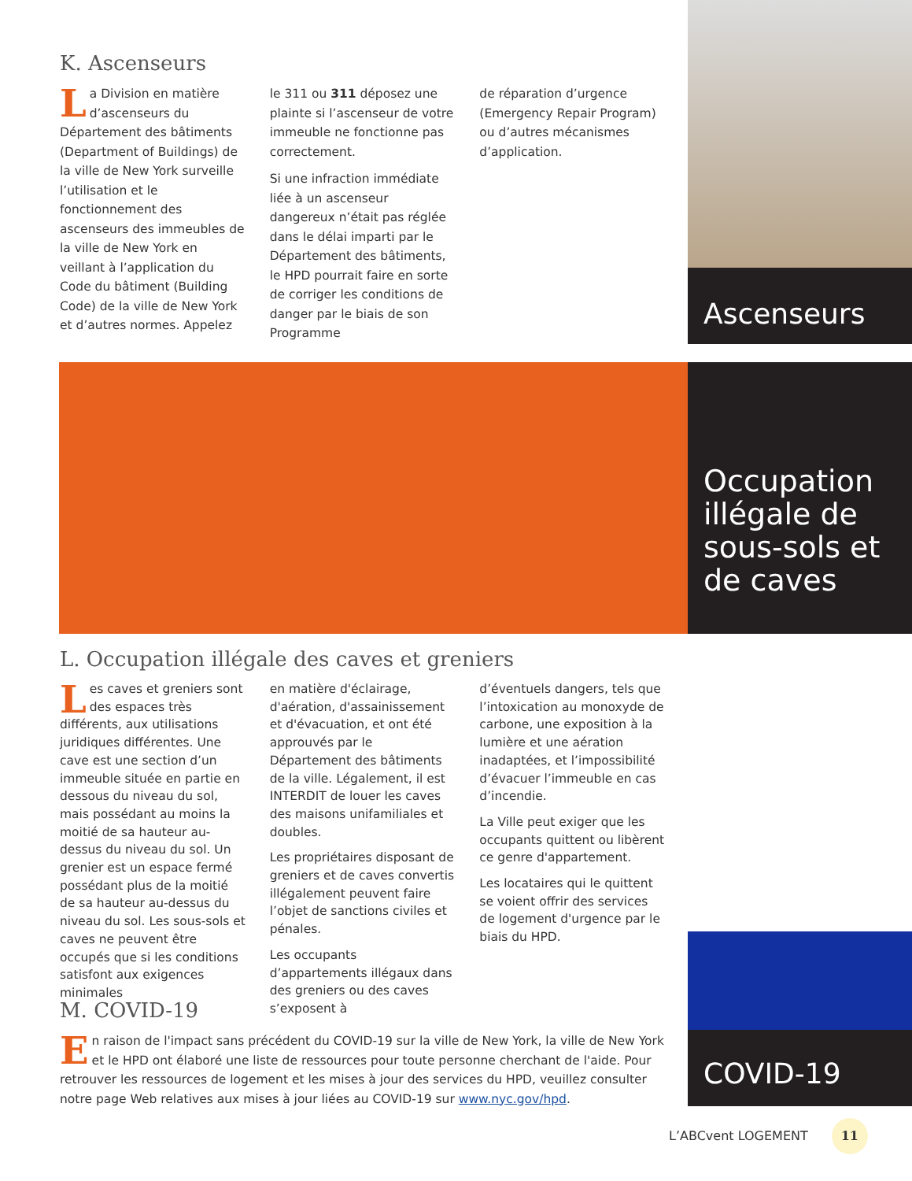Ascenseurs
Occupation illégale de sous-sols et de caves
COVID-19
K. Ascenseurs
La Division en matière d’ascenseurs du Département des bâtiments (Department of Buildings) de la ville de New York surveille l’utilisation et le fonctionnement des ascenseurs des immeubles de la ville de New York en veillant à l’application du Code du bâtiment (Building Code) de la ville de New York et d’autres normes. Appelez
le 311 ou 311 déposez une plainte si l’ascenseur de votre immeuble ne fonctionne pas correctement.
Si une infraction immédiate liée à un ascenseur dangereux n’était pas réglée dans le délai imparti par le Département des bâtiments, le HPD pourrait faire en sorte de corriger les conditions de danger par le biais de son Programme
de réparation d’urgence (Emergency Repair Program) ou d’autres mécanismes d’application.
L. Occupation illégale des caves et greniers
Les caves et greniers sont des espaces très différents, aux utilisations juridiques différentes. Une cave est une section d’un immeuble située en partie en dessous du niveau du sol, mais possédant au moins la moitié de sa hauteur au-dessus du niveau du sol. Un grenier est un espace fermé possédant plus de la moitié de sa hauteur au-dessus du niveau du sol. Les sous-sols et caves ne peuvent être occupés que si les conditions satisfont aux exigences minimales
en matière d'éclairage, d'aération, d'assainissement et d'évacuation, et ont été approuvés par le Département des bâtiments de la ville. Légalement, il est INTERDIT de louer les caves des maisons unifamiliales et doubles.
Les propriétaires disposant de greniers et de caves convertis illégalement peuvent faire l’objet de sanctions civiles et pénales.
Les occupants d’appartements illégaux dans des greniers ou des caves s’exposent à
d’éventuels dangers, tels que l’intoxication au monoxyde de carbone, une exposition à la lumière et une aération inadaptées, et l’impossibilité d’évacuer l’immeuble en cas d’incendie.
La Ville peut exiger que les occupants quittent ou libèrent ce genre d'appartement.
Les locataires qui le quittent se voient offrir des services de logement d'urgence par le biais du HPD.
M. COVID-19
En raison de l'impact sans précédent du COVID-19 sur la ville de New York, la ville de New York et le HPD ont élaboré une liste de ressources pour toute personne cherchant de l'aide. Pour retrouver les ressources de logement et les mises à jour des services du HPD, veuillez consulter notre page Web relatives aux mises à jour liées au COVID-19 sur www.nyc.gov/hpd.
L’ABCvent LOGEMENT 11